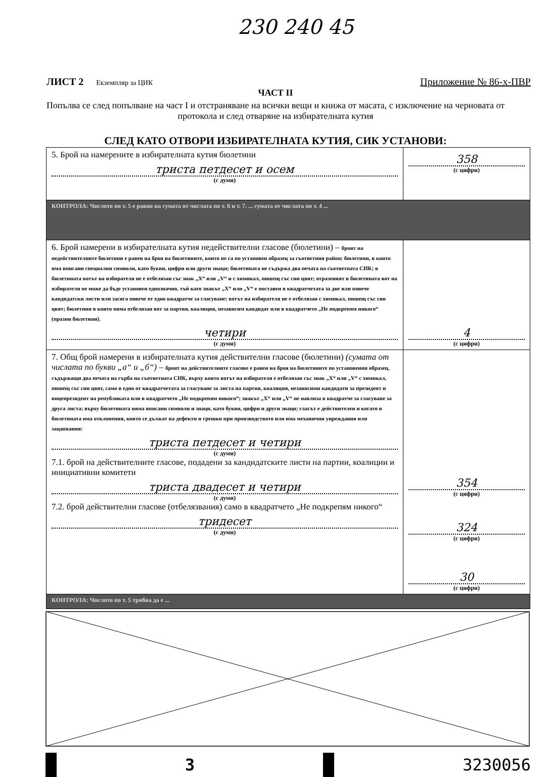230 240 45
ЛИСТ 2 Екземпляр за ЦИК Приложение № 86-х-ПВР
ЧАСТ II
Попълва се след попълване на част I и отстраняване на всички вещи и книжа от масата, с изключение на черновата от протокола и след отваряне на избирателната кутия
СЛЕД КАТО ОТВОРИ ИЗБИРАТЕЛНАТА КУТИЯ, СИК УСТАНОВИ:
| 5. Брой на намерените в избирателната кутия бюлетини триста петдесет и осем (с думи) | 358 (с цифри) |
| КОНТРОЛА: Числото по т. 5 е равно на сумата от числата по т. 6 и т. 7. ... сумата от числата по т. 4 ... | |
| 6. Брой намерени в избирателната кутия недействителни гласове (бюлетини) – броят на недействителните бюлетини е равен на броя на бюлетините, които не са по установен образец за съответния район; бюлетини, в които има вписани специални символи, като букви, цифри или други знаци; бюлетината не съдържа два печата на съответната СИК; в бюлетината вотът на избирателя не е отбелязан със знак „X“ или „V“ и с химикал, пишещ със син цвят; отразеният в бюлетината вот на избирателя не може да бъде установен еднозначно, тъй като знакът „X“ или „V“ е поставен в квадратчетата за две или повече кандидатски листи или засяга повече от едно квадратче за гласуване; вотът на избирателя не е отбелязан с химикал, пишещ със син цвят; бюлетини в които няма отбелязан вот за партия, коалиция, независим кандидат или в квадратчето „Не подкрепям никого“ (празни бюлетини). четири (с думи) | 4 (с цифри) |
| 7. Общ брой намерени в избирателната кутия действителни гласове (бюлетини) (сумата от числата по букви „а“ и „б“) – броят на действителните гласове е равен на броя на бюлетините по установения образец, съдържащи два печата на гърба на съответната СИК, върху които вотът на избирателя е отбелязан със знак „X“ или „V“ с химикал, пишещ със син цвят, само в едно от квадратчетата за гласуване за листа на партия, коалиция, независими кандидати за президент и вицепрезидент на републиката или в квадратчето „Не подкрепям никого“; знакът „X“ или „V“ не навлиза в квадратче за гласуване за друга листа; върху бюлетината няма вписани символи и знаци, като букви, цифри и други знаци; гласът е действителен и когато в бюлетината има отклонения, които се дължат на дефекти и грешки при производството или има механични увреждания или зацапвания: триста петдесет и четири (с думи) 7.1. брой на действителните гласове, подадени за кандидатските листи на партии, коалиции и инициативни комитети триста двадесет и четири (с думи) 7.2. брой действителни гласове (отбелязвания) само в квадратчето „Не подкрепям никого“ тридесет (с думи) | 354 (с цифри) 324 (с цифри) 30 (с цифри) |
| КОНТРОЛА: Числото по т. 5 трябва да е ... | |
3 3230056